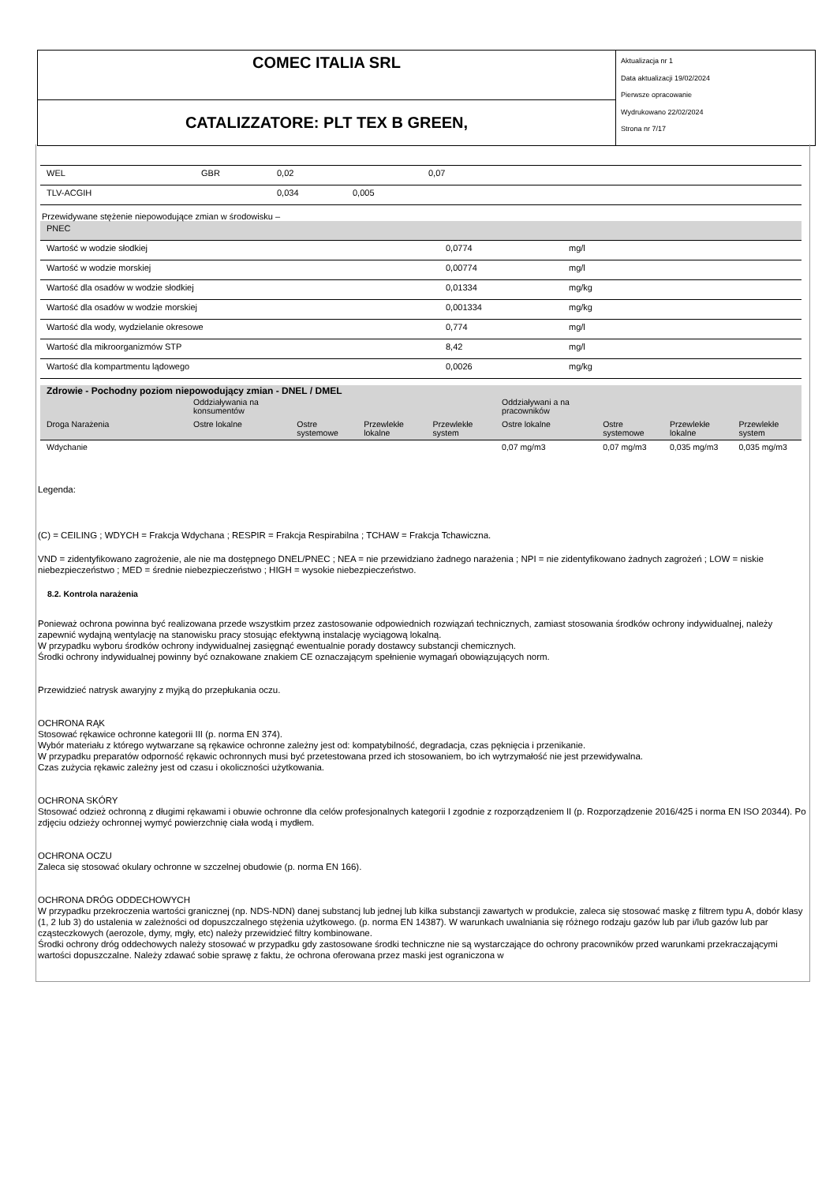COMEC ITALIA SRL
CATALIZZATORE: PLT TEX B GREEN,
Aktualizacja nr 1
Data aktualizacji 19/02/2024
Pierwsze opracowanie
Wydrukowano 22/02/2024
Strona nr 7/17
| WEL | GBR | 0,02 | | 0,07 | |
| TLV-ACGIH | | 0,034 | 0,005 | | |
| Przewidywane stężenie niepowodujące zmian w środowisku – | | |
| PNEC | | |
| Wartość w wodzie słodkiej | 0,0774 | mg/l |
| Wartość w wodzie morskiej | 0,00774 | mg/l |
| Wartość dla osadów w wodzie słodkiej | 0,01334 | mg/kg |
| Wartość dla osadów w wodzie morskiej | 0,001334 | mg/kg |
| Wartość dla wody, wydzielanie okresowe | 0,774 | mg/l |
| Wartość dla mikroorganizmów STP | 8,42 | mg/l |
| Wartość dla kompartmentu lądowego | 0,0026 | mg/kg |
| Zdrowie - Pochodny poziom niepowodujący zmian - DNEL / DMEL | | | | | | | | |
| | Oddziaływania na konsumentów | | | | Oddziaływani a na pracowników | | | |
| Droga Narażenia | Ostre lokalne | Ostre systemowe | Przewlekłe lokalne | Przewlekłe system | Ostre lokalne | Ostre systemowe | Przewlekłe lokalne | Przewlekłe system |
| Wdychanie | | | | | 0,07 mg/m3 | 0,07 mg/m3 | 0,035 mg/m3 | 0,035 mg/m3 |
Legenda:
(C) = CEILING ; WDYCH = Frakcja Wdychana ; RESPIR = Frakcja Respirabilna ; TCHAW = Frakcja Tchawiczna.
VND = zidentyfikowano zagrożenie, ale nie ma dostępnego DNEL/PNEC ; NEA = nie przewidziano żadnego narażenia ; NPI = nie zidentyfikowano żadnych zagrożeń ; LOW = niskie niebezpieczeństwo ; MED = średnie niebezpieczeństwo ; HIGH = wysokie niebezpieczeństwo.
8.2. Kontrola narażenia
Ponieważ ochrona powinna być realizowana przede wszystkim przez zastosowanie odpowiednich rozwiązań technicznych, zamiast stosowania środków ochrony indywidualnej, należy zapewnić wydajną wentylację na stanowisku pracy stosując efektywną instalację wyciągową lokalną.
W przypadku wyboru środków ochrony indywidualnej zasięgnąć ewentualnie porady dostawcy substancji chemicznych.
Środki ochrony indywidualnej powinny być oznakowane znakiem CE oznaczającym spełnienie wymagań obowiązujących norm.
Przewidzieć natrysk awaryjny z myjką do przepłukania oczu.
OCHRONA RĄK
Stosować rękawice ochronne kategorii III (p. norma EN 374).
Wybór materiału z którego wytwarzane są rękawice ochronne zależny jest od: kompatybilność, degradacja, czas pęknięcia i przenikanie.
W przypadku preparatów odporność rękawic ochronnych musi być przetestowana przed ich stosowaniem, bo ich wytrzymałość nie jest przewidywalna.
Czas zużycia rękawic zależny jest od czasu i okoliczności użytkowania.
OCHRONA SKÓRY
Stosować odzież ochronną z długimi rękawami i obuwie ochronne dla celów profesjonalnych kategorii I zgodnie z rozporządzeniem II (p. Rozporządzenie 2016/425 i norma EN ISO 20344). Po zdjęciu odzieży ochronnej wymyć powierzchnię ciała wodą i mydłem.
OCHRONA OCZU
Zaleca się stosować okulary ochronne w szczelnej obudowie (p. norma EN 166).
OCHRONA DRÓG ODDECHOWYCH
W przypadku przekroczenia wartości granicznej (np. NDS-NDN) danej substancj lub jednej lub kilka substancji zawartych w produkcie, zaleca się stosować maskę z filtrem typu A, dobór klasy (1, 2 lub 3) do ustalenia w zależności od dopuszczalnego stężenia użytkowego. (p. norma EN 14387). W warunkach uwalniania się różnego rodzaju gazów lub par i/lub gazów lub par cząsteczkowych (aerozole, dymy, mgły, etc) należy przewidzieć filtry kombinowane.
Środki ochrony dróg oddechowych należy stosować w przypadku gdy zastosowane środki techniczne nie są wystarczające do ochrony pracowników przed warunkami przekraczającymi wartości dopuszczalne. Należy zdawać sobie sprawę z faktu, że ochrona oferowana przez maski jest ograniczona w